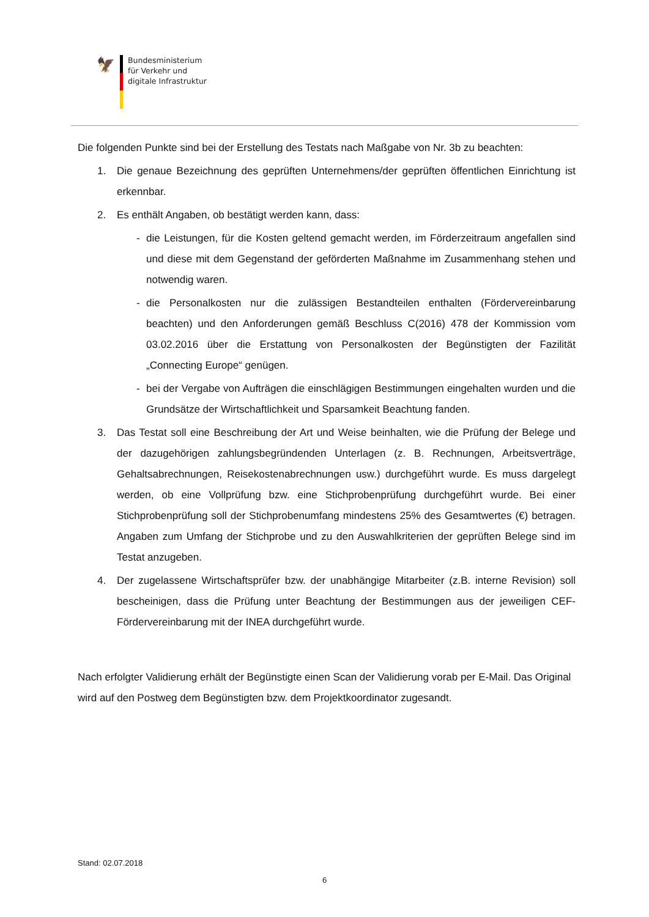🦅
Bundesministerium
für Verkehr und
digitale Infrastruktur
Die folgenden Punkte sind bei der Erstellung des Testats nach Maßgabe von Nr. 3b zu beachten:
1. Die genaue Bezeichnung des geprüften Unternehmens/der geprüften öffentlichen Einrichtung ist erkennbar.
2. Es enthält Angaben, ob bestätigt werden kann, dass:
- die Leistungen, für die Kosten geltend gemacht werden, im Förderzeitraum angefallen sind und diese mit dem Gegenstand der geförderten Maßnahme im Zusammenhang stehen und notwendig waren.
- die Personalkosten nur die zulässigen Bestandteilen enthalten (Fördervereinbarung beachten) und den Anforderungen gemäß Beschluss C(2016) 478 der Kommission vom 03.02.2016 über die Erstattung von Personalkosten der Begünstigten der Fazilität „Connecting Europe“ genügen.
- bei der Vergabe von Aufträgen die einschlägigen Bestimmungen eingehalten wurden und die Grundsätze der Wirtschaftlichkeit und Sparsamkeit Beachtung fanden.
3. Das Testat soll eine Beschreibung der Art und Weise beinhalten, wie die Prüfung der Belege und der dazugehörigen zahlungsbegründenden Unterlagen (z. B. Rechnungen, Arbeitsverträge, Gehaltsabrechnungen, Reisekostenabrechnungen usw.) durchgeführt wurde. Es muss dargelegt werden, ob eine Vollprüfung bzw. eine Stichprobenprüfung durchgeführt wurde. Bei einer Stichprobenprüfung soll der Stichprobenumfang mindestens 25% des Gesamtwertes (€) betragen. Angaben zum Umfang der Stichprobe und zu den Auswahlkriterien der geprüften Belege sind im Testat anzugeben.
4. Der zugelassene Wirtschaftsprüfer bzw. der unabhängige Mitarbeiter (z.B. interne Revision) soll bescheinigen, dass die Prüfung unter Beachtung der Bestimmungen aus der jeweiligen CEF-Fördervereinbarung mit der INEA durchgeführt wurde.
Nach erfolgter Validierung erhält der Begünstigte einen Scan der Validierung vorab per E-Mail. Das Original wird auf den Postweg dem Begünstigten bzw. dem Projektkoordinator zugesandt.
Stand: 02.07.2018
6